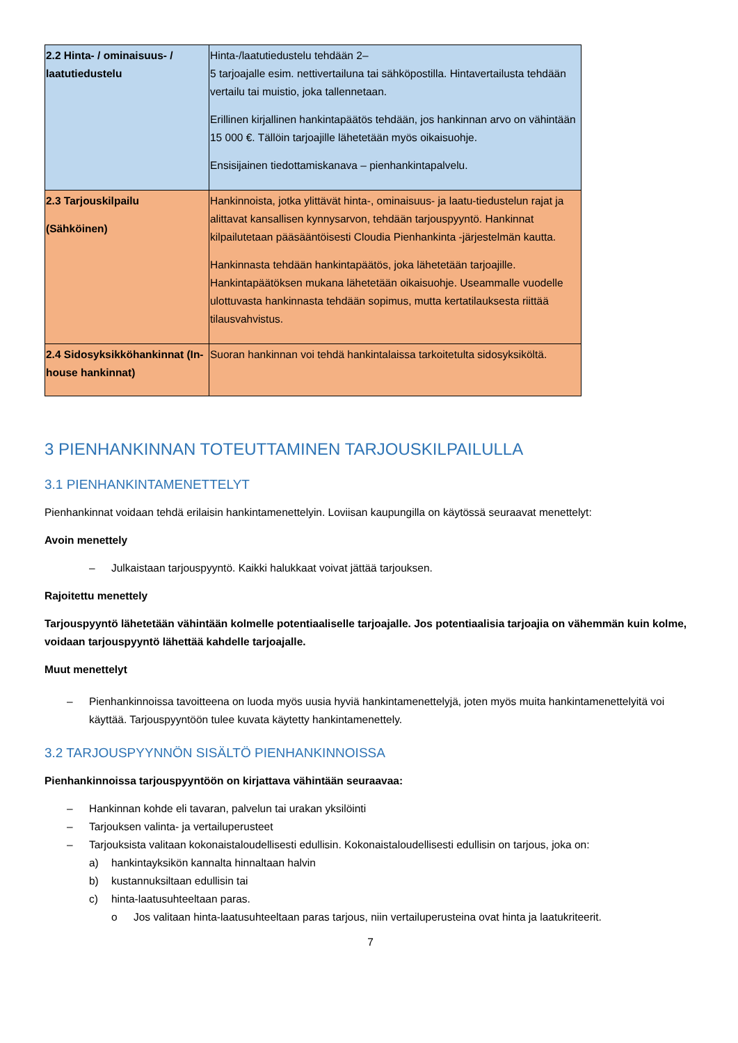| 2.2 Hinta- / ominaisuus- / laatutiedustelu | Hinta-/laatutiedustelu tehdään 2– 5 tarjoajalle esim. nettivertailuna tai sähköpostilla. Hintavertailusta tehdään vertailu tai muistio, joka tallennetaan. Erillinen kirjallinen hankintapäätös tehdään, jos hankinnan arvo on vähintään 15 000 €. Tällöin tarjoajille lähetetään myös oikaisuohje. Ensisijainen tiedottamiskanava – pienhankintapalvelu. |
| 2.3 Tarjouskilpailu (Sähköinen) | Hankinnoista, jotka ylittävät hinta-, ominaisuus- ja laatu-tiedustelun rajat ja alittavat kansallisen kynnysarvon, tehdään tarjouspyyntö. Hankinnat kilpailutetaan pääsääntöisesti Cloudia Pienhankinta -järjestelmän kautta. Hankinnasta tehdään hankintapäätös, joka lähetetään tarjoajille. Hankintapäätöksen mukana lähetetään oikaisuohje. Useammalle vuodelle ulottuvasta hankinnasta tehdään sopimus, mutta kertatilauksesta riittää tilausvahvistus. |
| 2.4 Sidosyksikköhankinnat (In-house hankinnat) | Suoran hankinnan voi tehdä hankintalaissa tarkoitetulta sidosyksiköltä. |
3 PIENHANKINNAN TOTEUTTAMINEN TARJOUSKILPAILULLA
3.1 PIENHANKINTAMENETTELYT
Pienhankinnat voidaan tehdä erilaisin hankintamenettelyin. Loviisan kaupungilla on käytössä seuraavat menettelyt:
Avoin menettely
– Julkaistaan tarjouspyyntö. Kaikki halukkaat voivat jättää tarjouksen.
Rajoitettu menettely
Tarjouspyyntö lähetetään vähintään kolmelle potentiaaliselle tarjoajalle. Jos potentiaalisia tarjoajia on vähemmän kuin kolme, voidaan tarjouspyyntö lähettää kahdelle tarjoajalle.
Muut menettelyt
– Pienhankinnoissa tavoitteena on luoda myös uusia hyviä hankintamenettelyjä, joten myös muita hankintamenettelyitä voi käyttää. Tarjouspyyntöön tulee kuvata käytetty hankintamenettely.
3.2 TARJOUSPYYNNÖN SISÄLTÖ PIENHANKINNOISSA
Pienhankinnoissa tarjouspyyntöön on kirjattava vähintään seuraavaa:
– Hankinnan kohde eli tavaran, palvelun tai urakan yksilöinti
– Tarjouksen valinta- ja vertailuperusteet
– Tarjouksista valitaan kokonaistaloudellisesti edullisin. Kokonaistaloudellisesti edullisin on tarjous, joka on:
a) hankintayksikön kannalta hinnaltaan halvin
b) kustannuksiltaan edullisin tai
c) hinta-laatusuhteeltaan paras.
o Jos valitaan hinta-laatusuhteeltaan paras tarjous, niin vertailuperusteina ovat hinta ja laatukriteerit.
7